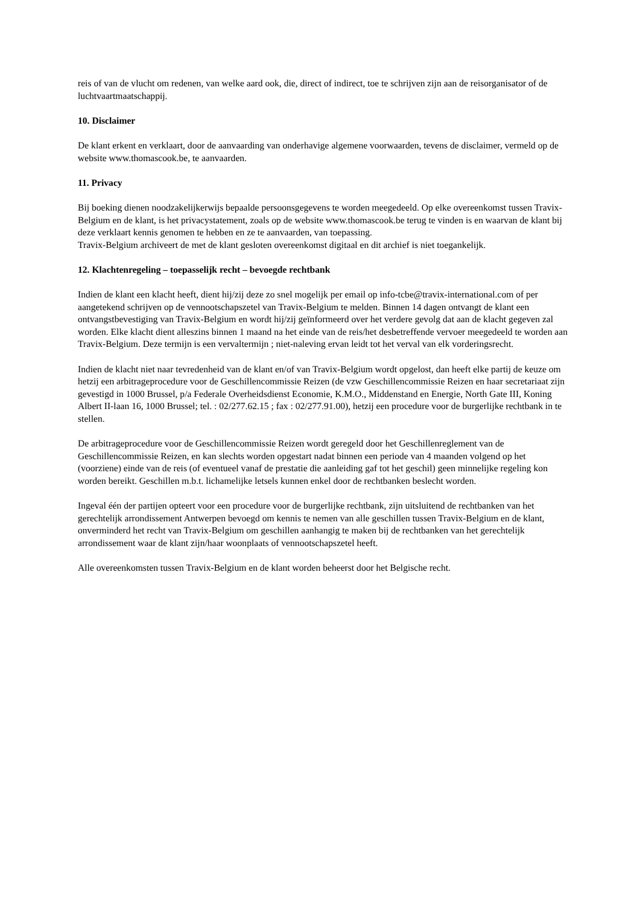reis of van de vlucht om redenen, van welke aard ook, die, direct of indirect, toe te schrijven zijn aan de reisorganisator of de luchtvaartmaatschappij.
10. Disclaimer
De klant erkent en verklaart, door de aanvaarding van onderhavige algemene voorwaarden, tevens de disclaimer, vermeld op de website www.thomascook.be, te aanvaarden.
11. Privacy
Bij boeking dienen noodzakelijkerwijs bepaalde persoonsgegevens te worden meegedeeld. Op elke overeenkomst tussen Travix-Belgium en de klant, is het privacystatement, zoals op de website www.thomascook.be terug te vinden is en waarvan de klant bij deze verklaart kennis genomen te hebben en ze te aanvaarden, van toepassing.
Travix-Belgium archiveert de met de klant gesloten overeenkomst digitaal en dit archief is niet toegankelijk.
12. Klachtenregeling – toepasselijk recht – bevoegde rechtbank
Indien de klant een klacht heeft, dient hij/zij deze zo snel mogelijk per email op info-tcbe@travix-international.com of per aangetekend schrijven op de vennootschapszetel van Travix-Belgium te melden. Binnen 14 dagen ontvangt de klant een ontvangstbevestiging van Travix-Belgium en wordt hij/zij geïnformeerd over het verdere gevolg dat aan de klacht gegeven zal worden. Elke klacht dient alleszins binnen 1 maand na het einde van de reis/het desbetreffende vervoer meegedeeld te worden aan Travix-Belgium. Deze termijn is een vervaltermijn ; niet-naleving ervan leidt tot het verval van elk vorderingsrecht.
Indien de klacht niet naar tevredenheid van de klant en/of van Travix-Belgium wordt opgelost, dan heeft elke partij de keuze om hetzij een arbitrageprocedure voor de Geschillencommissie Reizen (de vzw Geschillencommissie Reizen en haar secretariaat zijn gevestigd in 1000 Brussel, p/a Federale Overheidsdienst Economie, K.M.O., Middenstand en Energie, North Gate III, Koning Albert II-laan 16, 1000 Brussel; tel. : 02/277.62.15 ; fax : 02/277.91.00), hetzij een procedure voor de burgerlijke rechtbank in te stellen.
De arbitrageprocedure voor de Geschillencommissie Reizen wordt geregeld door het Geschillenreglement van de Geschillencommissie Reizen, en kan slechts worden opgestart nadat binnen een periode van 4 maanden volgend op het (voorziene) einde van de reis (of eventueel vanaf de prestatie die aanleiding gaf tot het geschil) geen minnelijke regeling kon worden bereikt. Geschillen m.b.t. lichamelijke letsels kunnen enkel door de rechtbanken beslecht worden.
Ingeval één der partijen opteert voor een procedure voor de burgerlijke rechtbank, zijn uitsluitend de rechtbanken van het gerechtelijk arrondissement Antwerpen bevoegd om kennis te nemen van alle geschillen tussen Travix-Belgium en de klant, onverminderd het recht van Travix-Belgium om geschillen aanhangig te maken bij de rechtbanken van het gerechtelijk arrondissement waar de klant zijn/haar woonplaats of vennootschapszetel heeft.
Alle overeenkomsten tussen Travix-Belgium en de klant worden beheerst door het Belgische recht.